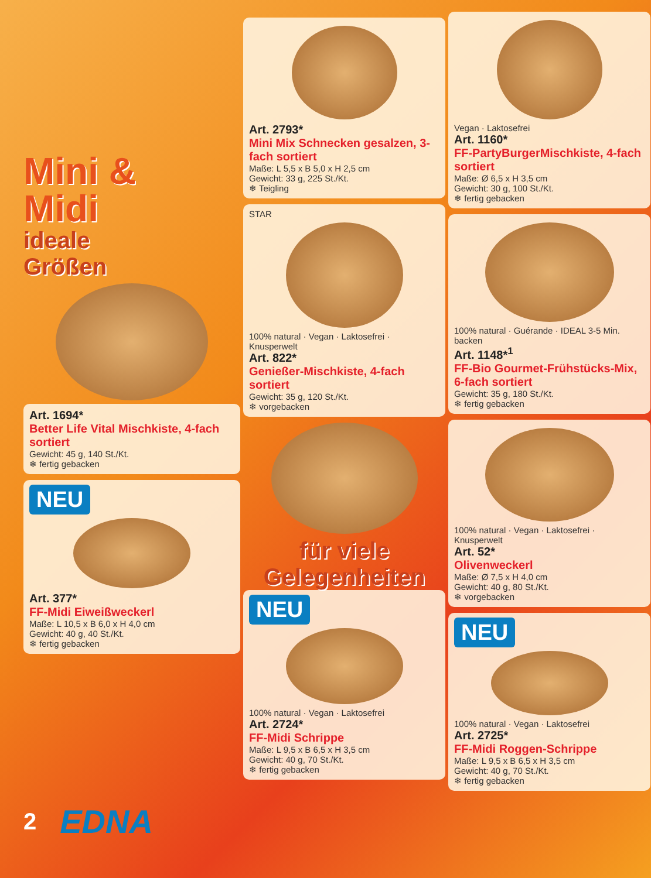Mini &
Midi
ideale
Größen
Art. 1694*
Better Life Vital Mischkiste, 4-fach sortiert
Gewicht: 45 g, 140 St./Kt.
❄ fertig gebacken
NEU
Art. 377*
FF-Midi Eiweißweckerl
Maße: L 10,5 x B 6,0 x H 4,0 cm
Gewicht: 40 g, 40 St./Kt.
❄ fertig gebacken
Art. 2793*
Mini Mix Schnecken gesalzen, 3-fach sortiert
Maße: L 5,5 x B 5,0 x H 2,5 cm
Gewicht: 33 g, 225 St./Kt.
❄ Teigling
STAR
100% natural · Vegan · Laktosefrei · Knusperwelt
Art. 822*
Genießer-Mischkiste, 4-fach sortiert
Gewicht: 35 g, 120 St./Kt.
❄ vorgebacken
für viele
Gelegenheiten
NEU
100% natural · Vegan · Laktosefrei
Art. 2724*
FF-Midi Schrippe
Maße: L 9,5 x B 6,5 x H 3,5 cm
Gewicht: 40 g, 70 St./Kt.
❄ fertig gebacken
Vegan · Laktosefrei
Art. 1160*
FF-PartyBurgerMischkiste, 4-fach sortiert
Maße: Ø 6,5 x H 3,5 cm
Gewicht: 30 g, 100 St./Kt.
❄ fertig gebacken
100% natural · Guérande · IDEAL 3-5 Min. backen
Art. 1148*<sup>1</sup>
FF-Bio Gourmet-Frühstücks-Mix, 6-fach sortiert
Gewicht: 35 g, 180 St./Kt.
❄ fertig gebacken
100% natural · Vegan · Laktosefrei · Knusperwelt
Art. 52*
Olivenweckerl
Maße: Ø 7,5 x H 4,0 cm
Gewicht: 40 g, 80 St./Kt.
❄ vorgebacken
NEU
100% natural · Vegan · Laktosefrei
Art. 2725*
FF-Midi Roggen-Schrippe
Maße: L 9,5 x B 6,5 x H 3,5 cm
Gewicht: 40 g, 70 St./Kt.
❄ fertig gebacken
2 EDNA